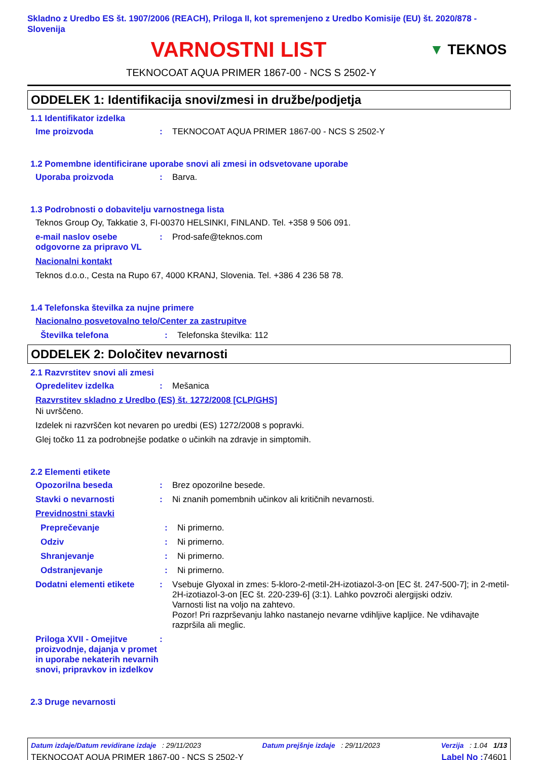Skladno z Uredbo ES št. 1907/2006 (REACH), Priloga II, kot spremenjeno z Uredbo Komisije (EU) št. 2020/878 - Slovenija
VARNOSTNI LIST
▼ TEKNOS
TEKNOCOAT AQUA PRIMER 1867-00 - NCS S 2502-Y
ODDELEK 1: Identifikacija snovi/zmesi in družbe/podjetja
1.1 Identifikator izdelka
Ime proizvoda: TEKNOCOAT AQUA PRIMER 1867-00 - NCS S 2502-Y
1.2 Pomembne identificirane uporabe snovi ali zmesi in odsvetovane uporabe
Uporaba proizvoda: Barva.
1.3 Podrobnosti o dobavitelju varnostnega lista
Teknos Group Oy, Takkatie 3, FI-00370 HELSINKI, FINLAND. Tel. +358 9 506 091.
e-mail naslov osebe odgovorne za pripravo VL: Prod-safe@teknos.com
Nacionalni kontakt
Teknos d.o.o., Cesta na Rupo 67, 4000 KRANJ, Slovenia. Tel. +386 4 236 58 78.
1.4 Telefonska številka za nujne primere
Nacionalno posvetovalno telo/Center za zastrupitve
Številka telefona: Telefonska številka: 112
ODDELEK 2: Določitev nevarnosti
2.1 Razvrstitev snovi ali zmesi
Opredelitev izdelka: Mešanica
Razvrstitev skladno z Uredbo (ES) št. 1272/2008 [CLP/GHS]
Ni uvrščeno.
Izdelek ni razvrščen kot nevaren po uredbi (ES) 1272/2008 s popravki.
Glej točko 11 za podrobnejše podatke o učinkih na zdravje in simptomih.
2.2 Elementi etikete
Opozorilna beseda: Brez opozorilne besede.
Stavki o nevarnosti: Ni znanih pomembnih učinkov ali kritičnih nevarnosti.
Previdnostni stavki
Preprečevanje: Ni primerno.
Odziv: Ni primerno.
Shranjevanje: Ni primerno.
Odstranjevanje: Ni primerno.
Dodatni elementi etikete: Vsebuje Glyoxal in zmes: 5-kloro-2-metil-2H-izotiazol-3-on [EC št. 247-500-7]; in 2-metil-2H-izotiazol-3-on [EC št. 220-239-6] (3:1). Lahko povzroči alergijski odziv.
Varnosti list na voljo na zahtevo.
Pozor! Pri razprševanju lahko nastanejo nevarne vdihljive kapljice. Ne vdihavajte razpršila ali meglic.
Priloga XVII - Omejitve proizvodnje, dajanja v promet in uporabe nekaterih nevarnih snovi, pripravkov in izdelkov:
2.3 Druge nevarnosti
Datum izdaje/Datum revidirane izdaje : 29/11/2023 Datum prejšnje izdaje : 29/11/2023 Verzija : 1.04 1/13
TEKNOCOAT AQUA PRIMER 1867-00 - NCS S 2502-Y Label No : 74601